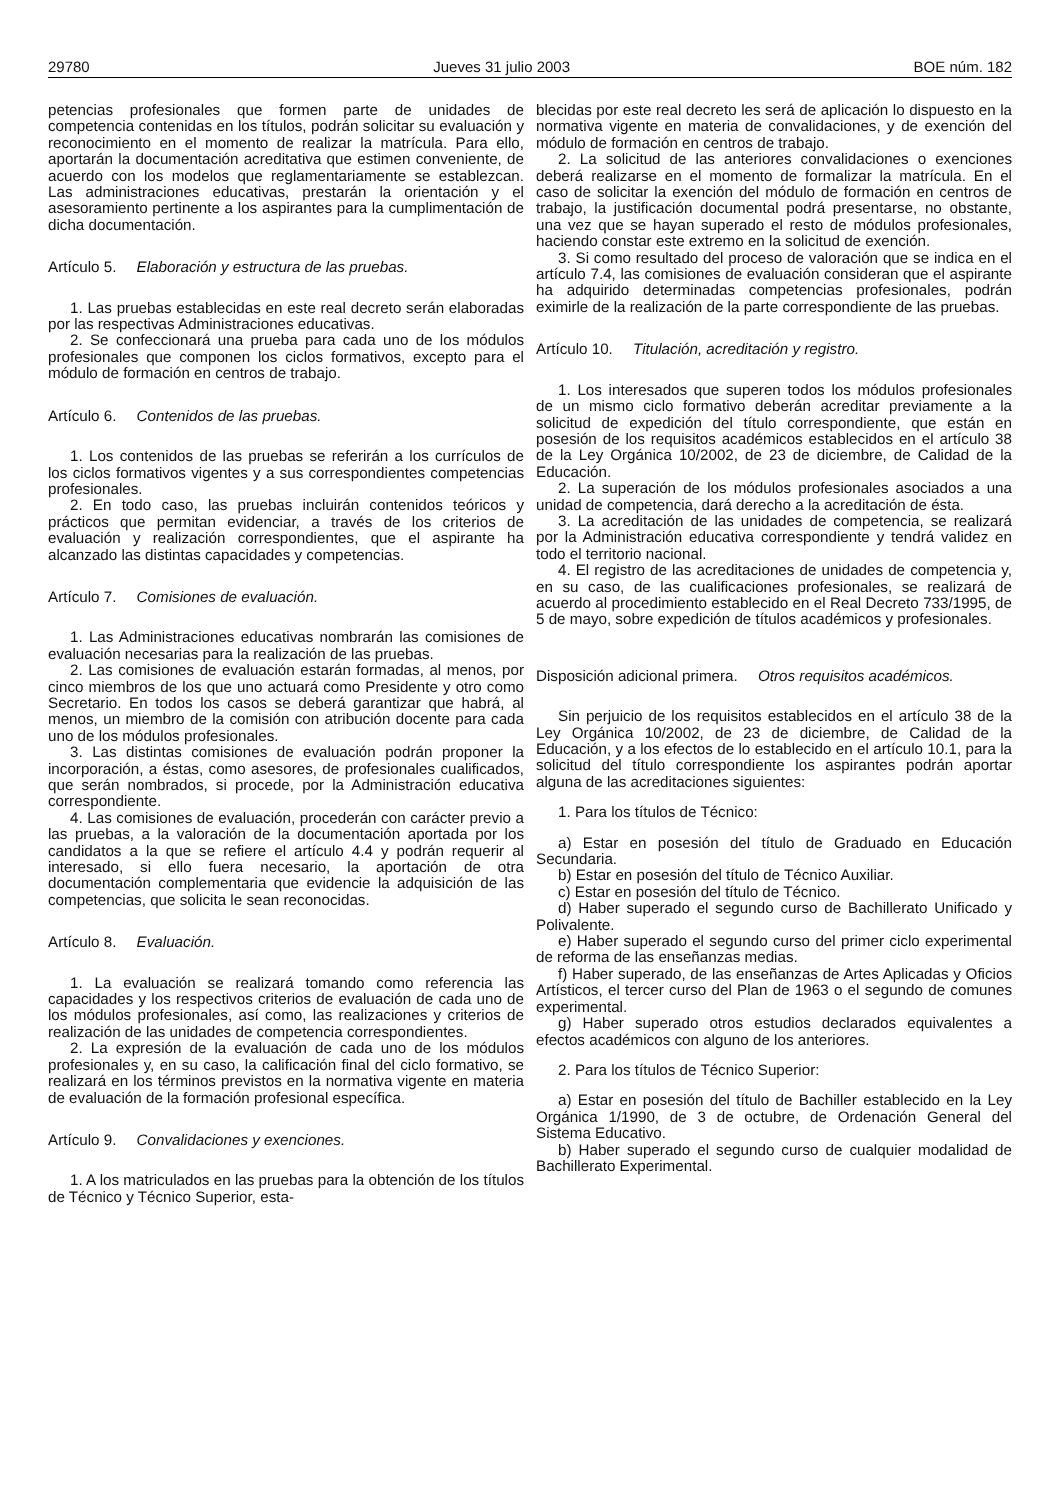29780 Jueves 31 julio 2003 BOE núm. 182
petencias profesionales que formen parte de unidades de competencia contenidas en los títulos, podrán solicitar su evaluación y reconocimiento en el momento de realizar la matrícula. Para ello, aportarán la documentación acreditativa que estimen conveniente, de acuerdo con los modelos que reglamentariamente se establezcan. Las administraciones educativas, prestarán la orientación y el asesoramiento pertinente a los aspirantes para la cumplimentación de dicha documentación.
Artículo 5. Elaboración y estructura de las pruebas.
1. Las pruebas establecidas en este real decreto serán elaboradas por las respectivas Administraciones educativas.
2. Se confeccionará una prueba para cada uno de los módulos profesionales que componen los ciclos formativos, excepto para el módulo de formación en centros de trabajo.
Artículo 6. Contenidos de las pruebas.
1. Los contenidos de las pruebas se referirán a los currículos de los ciclos formativos vigentes y a sus correspondientes competencias profesionales.
2. En todo caso, las pruebas incluirán contenidos teóricos y prácticos que permitan evidenciar, a través de los criterios de evaluación y realización correspondientes, que el aspirante ha alcanzado las distintas capacidades y competencias.
Artículo 7. Comisiones de evaluación.
1. Las Administraciones educativas nombrarán las comisiones de evaluación necesarias para la realización de las pruebas.
2. Las comisiones de evaluación estarán formadas, al menos, por cinco miembros de los que uno actuará como Presidente y otro como Secretario. En todos los casos se deberá garantizar que habrá, al menos, un miembro de la comisión con atribución docente para cada uno de los módulos profesionales.
3. Las distintas comisiones de evaluación podrán proponer la incorporación, a éstas, como asesores, de profesionales cualificados, que serán nombrados, si procede, por la Administración educativa correspondiente.
4. Las comisiones de evaluación, procederán con carácter previo a las pruebas, a la valoración de la documentación aportada por los candidatos a la que se refiere el artículo 4.4 y podrán requerir al interesado, si ello fuera necesario, la aportación de otra documentación complementaria que evidencie la adquisición de las competencias, que solicita le sean reconocidas.
Artículo 8. Evaluación.
1. La evaluación se realizará tomando como referencia las capacidades y los respectivos criterios de evaluación de cada uno de los módulos profesionales, así como, las realizaciones y criterios de realización de las unidades de competencia correspondientes.
2. La expresión de la evaluación de cada uno de los módulos profesionales y, en su caso, la calificación final del ciclo formativo, se realizará en los términos previstos en la normativa vigente en materia de evaluación de la formación profesional específica.
Artículo 9. Convalidaciones y exenciones.
1. A los matriculados en las pruebas para la obtención de los títulos de Técnico y Técnico Superior, esta-
blecidas por este real decreto les será de aplicación lo dispuesto en la normativa vigente en materia de convalidaciones, y de exención del módulo de formación en centros de trabajo.
2. La solicitud de las anteriores convalidaciones o exenciones deberá realizarse en el momento de formalizar la matrícula. En el caso de solicitar la exención del módulo de formación en centros de trabajo, la justificación documental podrá presentarse, no obstante, una vez que se hayan superado el resto de módulos profesionales, haciendo constar este extremo en la solicitud de exención.
3. Si como resultado del proceso de valoración que se indica en el artículo 7.4, las comisiones de evaluación consideran que el aspirante ha adquirido determinadas competencias profesionales, podrán eximirle de la realización de la parte correspondiente de las pruebas.
Artículo 10. Titulación, acreditación y registro.
1. Los interesados que superen todos los módulos profesionales de un mismo ciclo formativo deberán acreditar previamente a la solicitud de expedición del título correspondiente, que están en posesión de los requisitos académicos establecidos en el artículo 38 de la Ley Orgánica 10/2002, de 23 de diciembre, de Calidad de la Educación.
2. La superación de los módulos profesionales asociados a una unidad de competencia, dará derecho a la acreditación de ésta.
3. La acreditación de las unidades de competencia, se realizará por la Administración educativa correspondiente y tendrá validez en todo el territorio nacional.
4. El registro de las acreditaciones de unidades de competencia y, en su caso, de las cualificaciones profesionales, se realizará de acuerdo al procedimiento establecido en el Real Decreto 733/1995, de 5 de mayo, sobre expedición de títulos académicos y profesionales.
Disposición adicional primera. Otros requisitos académicos.
Sin perjuicio de los requisitos establecidos en el artículo 38 de la Ley Orgánica 10/2002, de 23 de diciembre, de Calidad de la Educación, y a los efectos de lo establecido en el artículo 10.1, para la solicitud del título correspondiente los aspirantes podrán aportar alguna de las acreditaciones siguientes:
1. Para los títulos de Técnico:
a) Estar en posesión del título de Graduado en Educación Secundaria.
b) Estar en posesión del título de Técnico Auxiliar.
c) Estar en posesión del título de Técnico.
d) Haber superado el segundo curso de Bachillerato Unificado y Polivalente.
e) Haber superado el segundo curso del primer ciclo experimental de reforma de las enseñanzas medias.
f) Haber superado, de las enseñanzas de Artes Aplicadas y Oficios Artísticos, el tercer curso del Plan de 1963 o el segundo de comunes experimental.
g) Haber superado otros estudios declarados equivalentes a efectos académicos con alguno de los anteriores.
2. Para los títulos de Técnico Superior:
a) Estar en posesión del título de Bachiller establecido en la Ley Orgánica 1/1990, de 3 de octubre, de Ordenación General del Sistema Educativo.
b) Haber superado el segundo curso de cualquier modalidad de Bachillerato Experimental.